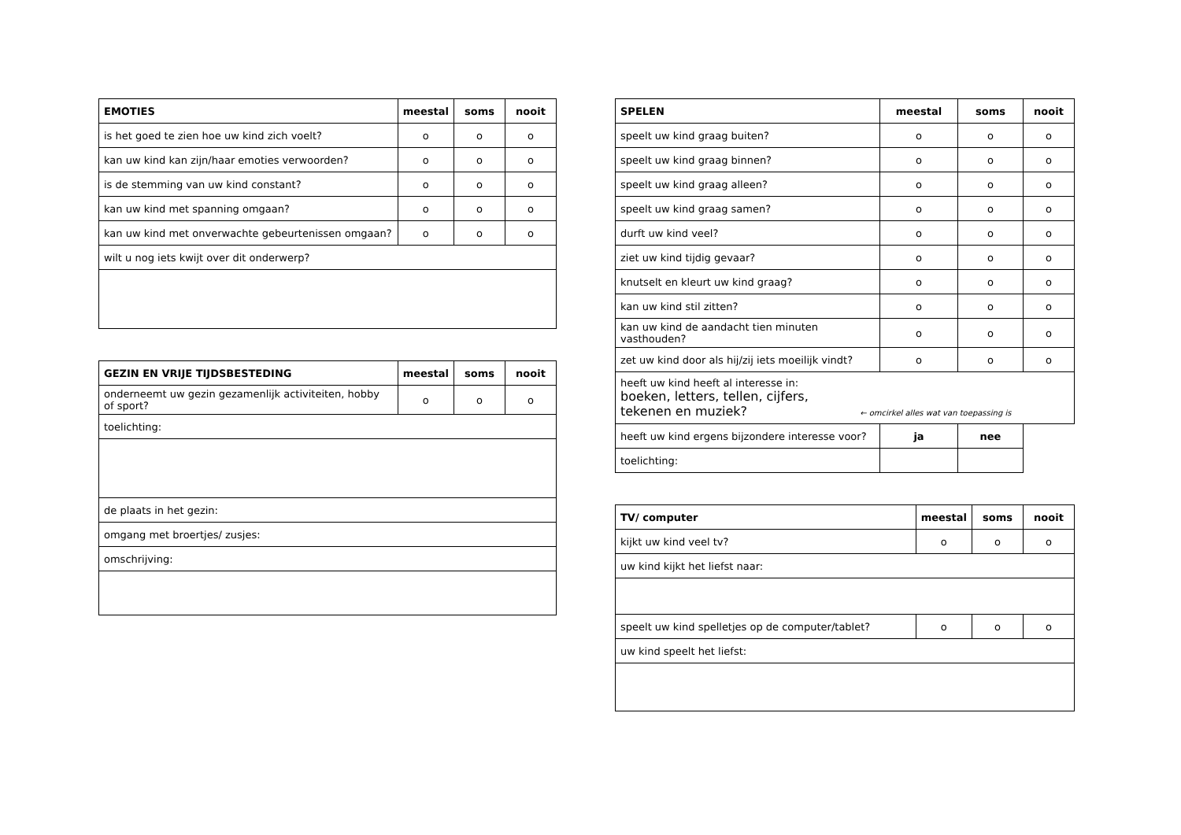| EMOTIES | meestal | soms | nooit |
| --- | --- | --- | --- |
| is het goed te zien hoe uw kind zich voelt? | o | o | o |
| kan uw kind kan zijn/haar emoties verwoorden? | o | o | o |
| is de stemming van uw kind constant? | o | o | o |
| kan uw kind met spanning omgaan? | o | o | o |
| kan uw kind met onverwachte gebeurtenissen omgaan? | o | o | o |
| wilt u nog iets kwijt over dit onderwerp? | | | |
| GEZIN EN VRIJE TIJDSBESTEDING | meestal | soms | nooit |
| --- | --- | --- | --- |
| onderneemt uw gezin gezamenlijk activiteiten, hobby of sport? | o | o | o |
| toelichting: | | | |
| de plaats in het gezin: | | | |
| omgang met broertjes/ zusjes: | | | |
| omschrijving: | | | |
| SPELEN | meestal | soms | nooit |
| --- | --- | --- | --- |
| speelt uw kind graag buiten? | o | o | o |
| speelt uw kind graag binnen? | o | o | o |
| speelt uw kind graag alleen? | o | o | o |
| speelt uw kind graag samen? | o | o | o |
| durft uw kind veel? | o | o | o |
| ziet uw kind tijdig gevaar? | o | o | o |
| knutselt en kleurt uw kind graag? | o | o | o |
| kan uw kind stil zitten? | o | o | o |
| kan uw kind de aandacht tien minuten vasthouden? | o | o | o |
| zet uw kind door als hij/zij iets moeilijk vindt? | o | o | o |
| heeft uw kind heeft al interesse in: boeken, letters, tellen, cijfers, tekenen en muziek? ← omcirkel alles wat van toepassing is | | | |
| heeft uw kind ergens bijzondere interesse voor? | ja | nee | |
| toelichting: | | | |
| TV/ computer | meestal | soms | nooit |
| --- | --- | --- | --- |
| kijkt uw kind veel tv? | o | o | o |
| uw kind kijkt het liefst naar: | | | |
| speelt uw kind spelletjes op de computer/tablet? | o | o | o |
| uw kind speelt het liefst: | | | |